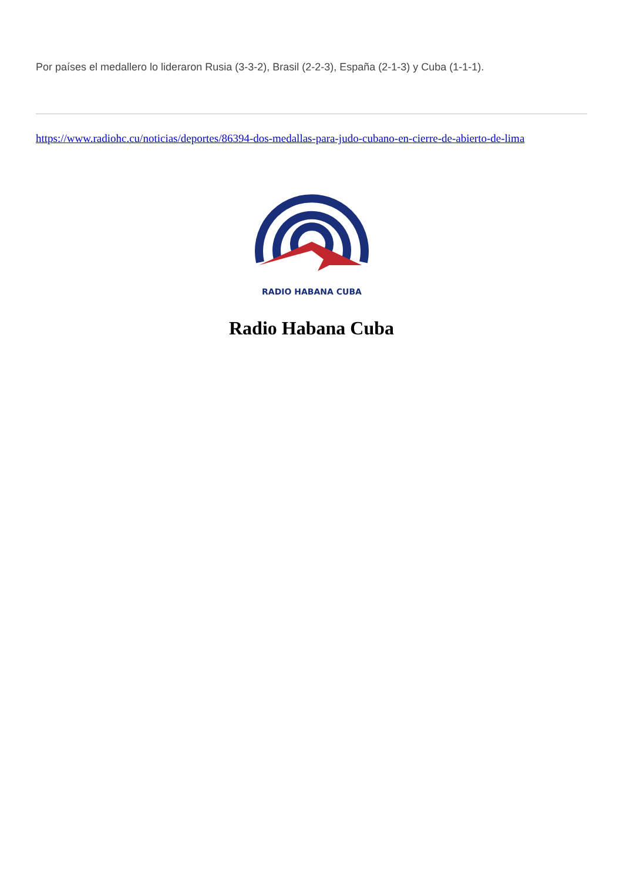Por países el medallero lo lideraron Rusia (3-3-2), Brasil (2-2-3), España (2-1-3) y Cuba (1-1-1).
https://www.radiohc.cu/noticias/deportes/86394-dos-medallas-para-judo-cubano-en-cierre-de-abierto-de-lima
RADIO HABANA CUBA
Radio Habana Cuba